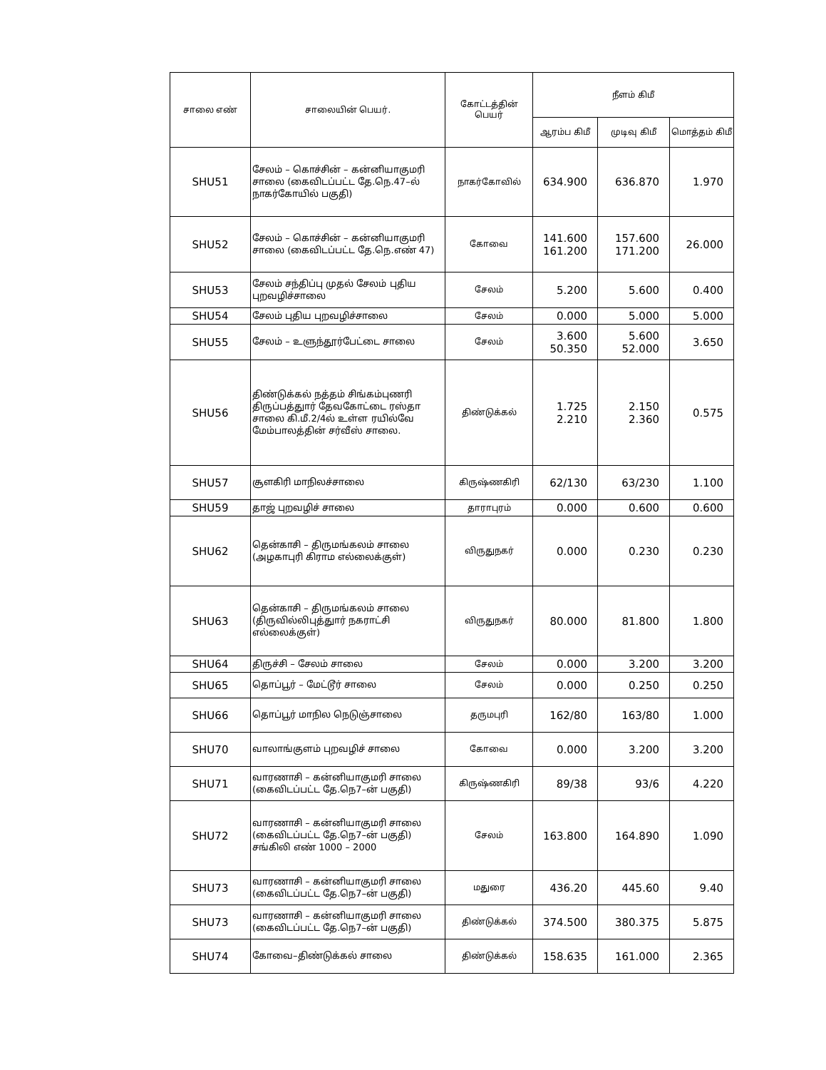| சாலை எண் | சாலையின் பெயர். | கோட்டத்தின் பெயர் | நீளம் கிமீ | | |
| --- | --- | --- | --- | --- | --- |
| | | | ஆரம்ப கிமீ | முடிவு கிமீ | மொத்தம் கிமீ |
| SHU51 | சேலம் – கொச்சின் – கன்னியாகுமரி சாலை (கைவிடப்பட்ட தே.நெ.47–ல் நாகர்கோயில் பகுதி) | நாகர்கோவில் | 634.900 | 636.870 | 1.970 |
| SHU52 | சேலம் – கொச்சின் – கன்னியாகுமரி சாலை (கைவிடப்பட்ட தே.நெ.எண் 47) | கோவை | 141.600 161.200 | 157.600 171.200 | 26.000 |
| SHU53 | சேலம் சந்திப்பு முதல் சேலம் புதிய புறவழிச்சாலை | சேலம் | 5.200 | 5.600 | 0.400 |
| SHU54 | சேலம் புதிய புறவழிச்சாலை | சேலம் | 0.000 | 5.000 | 5.000 |
| SHU55 | சேலம் – உளுந்தூர்பேட்டை சாலை | சேலம் | 3.600 50.350 | 5.600 52.000 | 3.650 |
| SHU56 | திண்டுக்கல் நத்தம் சிங்கம்புணரி திருப்பத்துார் தேவகோட்டை ரஸ்தா சாலை கி.மீ.2/4ல் உள்ள ரயில்வே மேம்பாலத்தின் சர்வீஸ் சாலை. | திண்டுக்கல் | 1.725 2.210 | 2.150 2.360 | 0.575 |
| SHU57 | சூளகிரி மாநிலச்சாலை | கிருஷ்ணகிரி | 62/130 | 63/230 | 1.100 |
| SHU59 | தாஜ் புறவழிச் சாலை | தாராபுரம் | 0.000 | 0.600 | 0.600 |
| SHU62 | தென்காசி – திருமங்கலம் சாலை (அழகாபுரி கிராம எல்லைக்குள்) | விருதுநகர் | 0.000 | 0.230 | 0.230 |
| SHU63 | தென்காசி – திருமங்கலம் சாலை (திருவில்லிபுத்துார் நகராட்சி எல்லைக்குள்) | விருதுநகர் | 80.000 | 81.800 | 1.800 |
| SHU64 | திருச்சி – சேலம் சாலை | சேலம் | 0.000 | 3.200 | 3.200 |
| SHU65 | தொப்பூர் – மேட்டூர் சாலை | சேலம் | 0.000 | 0.250 | 0.250 |
| SHU66 | தொப்பூர் மாநில நெடுஞ்சாலை | தருமபுரி | 162/80 | 163/80 | 1.000 |
| SHU70 | வாலாங்குளம் புறவழிச் சாலை | கோவை | 0.000 | 3.200 | 3.200 |
| SHU71 | வாரணாசி – கன்னியாகுமரி சாலை (கைவிடப்பட்ட தே.நெ7–ன் பகுதி) | கிருஷ்ணகிரி | 89/38 | 93/6 | 4.220 |
| SHU72 | வாரணாசி – கன்னியாகுமரி சாலை (கைவிடப்பட்ட தே.நெ7–ன் பகுதி) சங்கிலி எண் 1000 – 2000 | சேலம் | 163.800 | 164.890 | 1.090 |
| SHU73 | வாரணாசி – கன்னியாகுமரி சாலை (கைவிடப்பட்ட தே.நெ7–ன் பகுதி) | மதுரை | 436.20 | 445.60 | 9.40 |
| SHU73 | வாரணாசி – கன்னியாகுமரி சாலை (கைவிடப்பட்ட தே.நெ7–ன் பகுதி) | திண்டுக்கல் | 374.500 | 380.375 | 5.875 |
| SHU74 | கோவை–திண்டுக்கல் சாலை | திண்டுக்கல் | 158.635 | 161.000 | 2.365 |